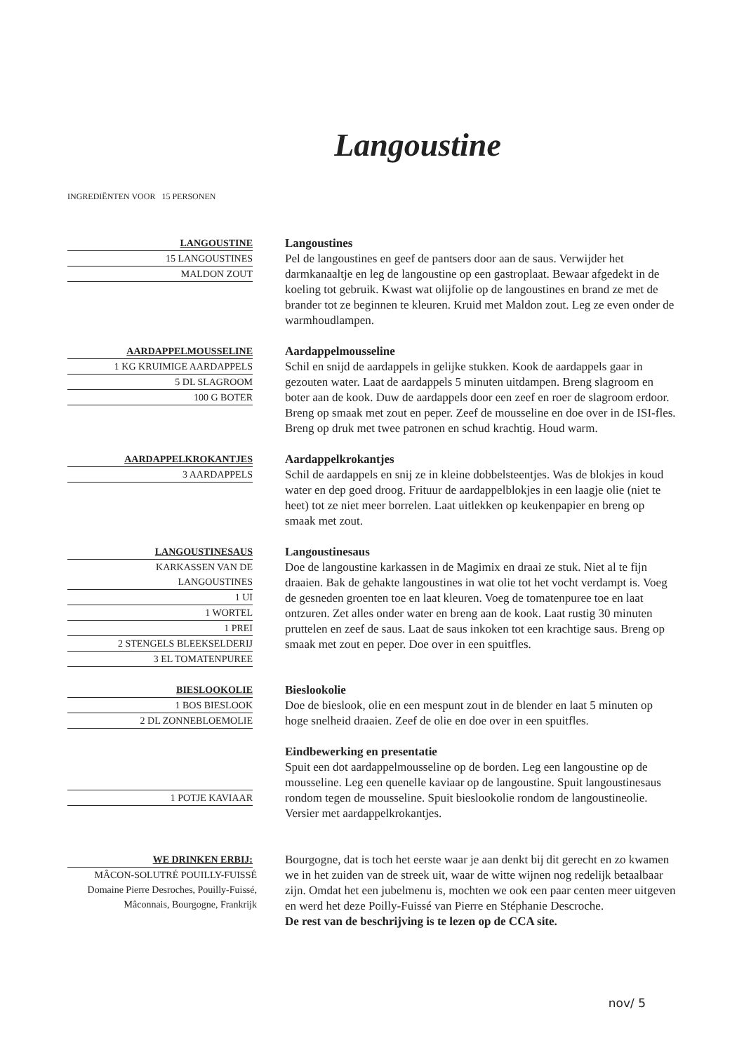Langoustine
INGREDIËNTEN VOOR 15 PERSONEN
LANGOUSTINE
15 LANGOUSTINES
MALDON ZOUT
Langoustines
Pel de langoustines en geef de pantsers door aan de saus. Verwijder het darmkanaaltje en leg de langoustine op een gastroplaat. Bewaar afgedekt in de koeling tot gebruik. Kwast wat olijfolie op de langoustines en brand ze met de brander tot ze beginnen te kleuren. Kruid met Maldon zout. Leg ze even onder de warmhoudlampen.
AARDAPPELMOUSSELINE
1 KG KRUIMIGE AARDAPPELS
5 DL SLAGROOM
100 G BOTER
Aardappelmousseline
Schil en snijd de aardappels in gelijke stukken. Kook de aardappels gaar in gezouten water. Laat de aardappels 5 minuten uitdampen. Breng slagroom en boter aan de kook. Duw de aardappels door een zeef en roer de slagroom erdoor. Breng op smaak met zout en peper. Zeef de mousseline en doe over in de ISI-fles. Breng op druk met twee patronen en schud krachtig. Houd warm.
AARDAPPELKROKANTJES
3 AARDAPPELS
Aardappelkrokantjes
Schil de aardappels en snij ze in kleine dobbelsteentjes. Was de blokjes in koud water en dep goed droog. Frituur de aardappelblokjes in een laagje olie (niet te heet) tot ze niet meer borrelen. Laat uitlekken op keukenpapier en breng op smaak met zout.
LANGOUSTINESAUS
KARKASSEN VAN DE
LANGOUSTINES
1 UI
1 WORTEL
1 PREI
2 STENGELS BLEEKSELDERIJ
3 EL TOMATENPUREE
Langoustinesaus
Doe de langoustine karkassen in de Magimix en draai ze stuk. Niet al te fijn draaien. Bak de gehakte langoustines in wat olie tot het vocht verdampt is. Voeg de gesneden groenten toe en laat kleuren. Voeg de tomatenpuree toe en laat ontzuren. Zet alles onder water en breng aan de kook. Laat rustig 30 minuten pruttelen en zeef de saus. Laat de saus inkoken tot een krachtige saus. Breng op smaak met zout en peper. Doe over in een spuitfles.
BIESLOOKOLIE
1 BOS BIESLOOK
2 DL ZONNEBLOEMOLIE
Bieslookolie
Doe de bieslook, olie en een mespunt zout in de blender en laat 5 minuten op hoge snelheid draaien. Zeef de olie en doe over in een spuitfles.
1 POTJE KAVIAAR
Eindbewerking en presentatie
Spuit een dot aardappelmousseline op de borden. Leg een langoustine op de mousseline. Leg een quenelle kaviaar op de langoustine. Spuit langoustinesaus rondom tegen de mousseline. Spuit bieslookolie rondom de langoustineolie. Versier met aardappelkrokantjes.
WE DRINKEN ERBIJ:
MÂCON-SOLUTRÉ POUILLY-FUISSÉ Domaine Pierre Desroches, Pouilly-Fuissé, Mâconnais, Bourgogne, Frankrijk
Bourgogne, dat is toch het eerste waar je aan denkt bij dit gerecht en zo kwamen we in het zuiden van de streek uit, waar de witte wijnen nog redelijk betaalbaar zijn. Omdat het een jubelmenu is, mochten we ook een paar centen meer uitgeven en werd het deze Poilly-Fuissé van Pierre en Stéphanie Descroche.
De rest van de beschrijving is te lezen op de CCA site.
nov/ 5